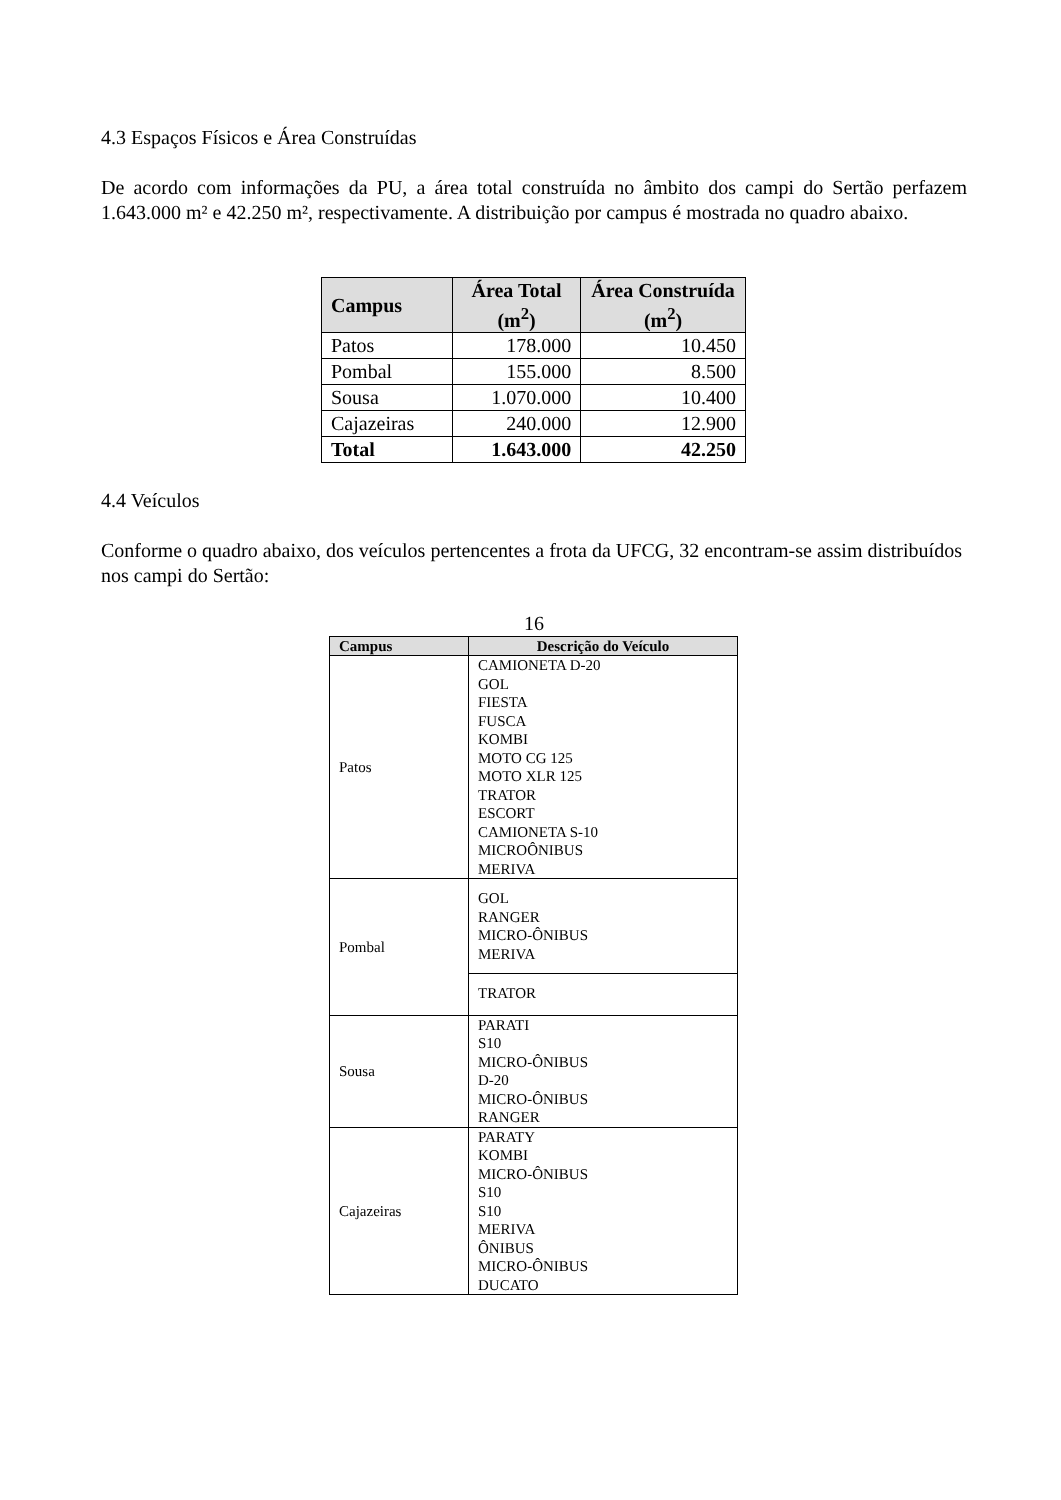4.3 Espaços Físicos e Área Construídas
De acordo com informações da PU, a área total construída no âmbito dos campi do Sertão perfazem 1.643.000 m² e 42.250 m², respectivamente. A distribuição por campus é mostrada no quadro abaixo.
| Campus | Área Total (m<sup>2</sup>) | Área Construída (m<sup>2</sup>) |
| --- | --- | --- |
| Patos | 178.000 | 10.450 |
| Pombal | 155.000 | 8.500 |
| Sousa | 1.070.000 | 10.400 |
| Cajazeiras | 240.000 | 12.900 |
| Total | 1.643.000 | 42.250 |
4.4 Veículos
Conforme o quadro abaixo, dos veículos pertencentes a frota da UFCG, 32 encontram-se assim distribuídos nos campi do Sertão:
16
| Campus | Descrição do Veículo |
| --- | --- |
| Patos | CAMIONETA D-20 GOL FIESTA FUSCA KOMBI MOTO CG 125 MOTO XLR 125 TRATOR ESCORT CAMIONETA S-10 MICROÔNIBUS MERIVA |
| Pombal | GOL RANGER MICRO-ÔNIBUS MERIVA |
| | TRATOR |
| Sousa | PARATI S10 MICRO-ÔNIBUS D-20 MICRO-ÔNIBUS RANGER |
| Cajazeiras | PARATY KOMBI MICRO-ÔNIBUS S10 S10 MERIVA ÔNIBUS MICRO-ÔNIBUS DUCATO |